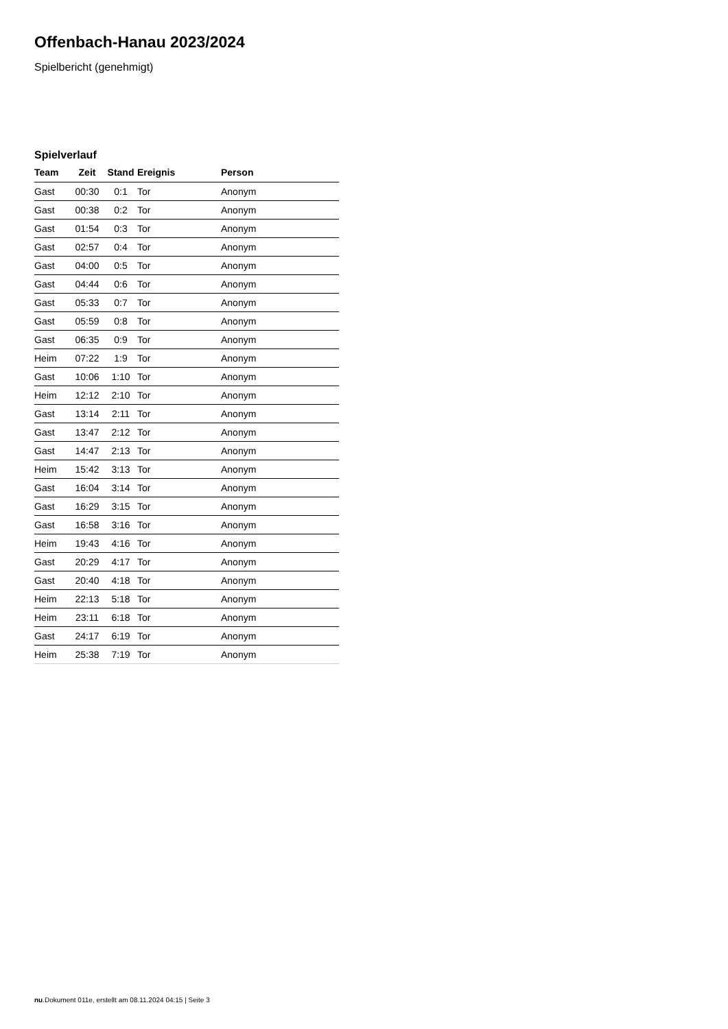Offenbach-Hanau 2023/2024
Spielbericht (genehmigt)
Spielverlauf
| Team | Zeit | Stand | Ereignis | Person |
| --- | --- | --- | --- | --- |
| Gast | 00:30 | 0:1 | Tor | Anonym |
| Gast | 00:38 | 0:2 | Tor | Anonym |
| Gast | 01:54 | 0:3 | Tor | Anonym |
| Gast | 02:57 | 0:4 | Tor | Anonym |
| Gast | 04:00 | 0:5 | Tor | Anonym |
| Gast | 04:44 | 0:6 | Tor | Anonym |
| Gast | 05:33 | 0:7 | Tor | Anonym |
| Gast | 05:59 | 0:8 | Tor | Anonym |
| Gast | 06:35 | 0:9 | Tor | Anonym |
| Heim | 07:22 | 1:9 | Tor | Anonym |
| Gast | 10:06 | 1:10 | Tor | Anonym |
| Heim | 12:12 | 2:10 | Tor | Anonym |
| Gast | 13:14 | 2:11 | Tor | Anonym |
| Gast | 13:47 | 2:12 | Tor | Anonym |
| Gast | 14:47 | 2:13 | Tor | Anonym |
| Heim | 15:42 | 3:13 | Tor | Anonym |
| Gast | 16:04 | 3:14 | Tor | Anonym |
| Gast | 16:29 | 3:15 | Tor | Anonym |
| Gast | 16:58 | 3:16 | Tor | Anonym |
| Heim | 19:43 | 4:16 | Tor | Anonym |
| Gast | 20:29 | 4:17 | Tor | Anonym |
| Gast | 20:40 | 4:18 | Tor | Anonym |
| Heim | 22:13 | 5:18 | Tor | Anonym |
| Heim | 23:11 | 6:18 | Tor | Anonym |
| Gast | 24:17 | 6:19 | Tor | Anonym |
| Heim | 25:38 | 7:19 | Tor | Anonym |
nu.Dokument 011e, erstellt am 08.11.2024 04:15 | Seite 3